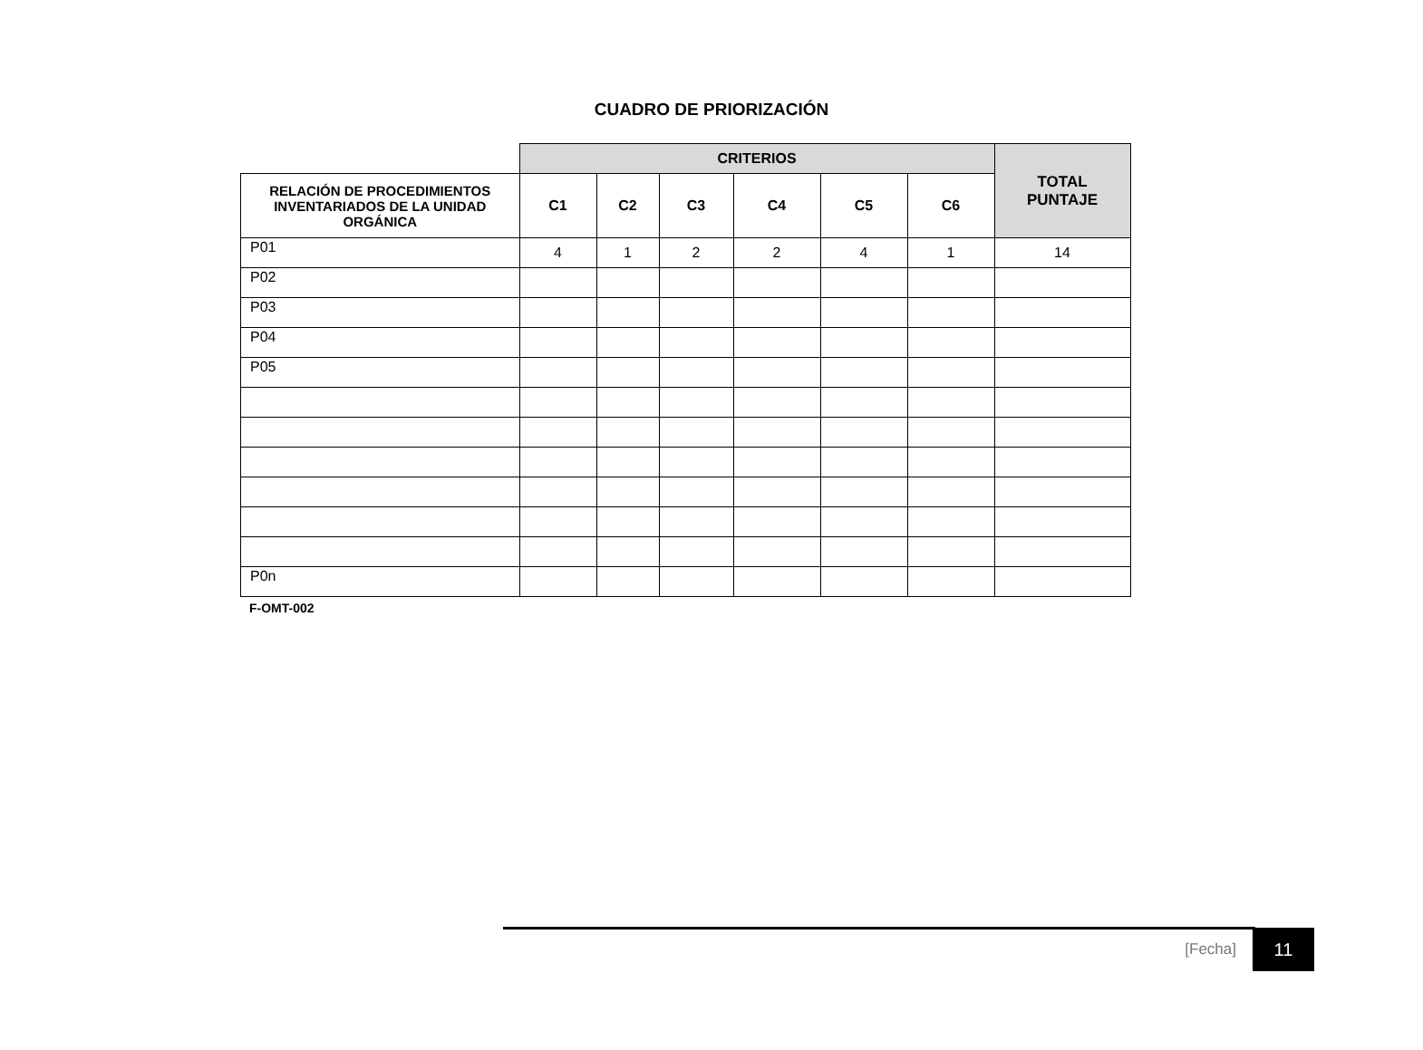CUADRO DE PRIORIZACIÓN
| | CRITERIOS | | | | | | TOTAL PUNTAJE |
| --- | --- | --- | --- | --- | --- | --- | --- |
| RELACIÓN DE PROCEDIMIENTOS INVENTARIADOS DE LA UNIDAD ORGÁNICA | C1 | C2 | C3 | C4 | C5 | C6 | |
| P01 | 4 | 1 | 2 | 2 | 4 | 1 | 14 |
| P02 | | | | | | | |
| P03 | | | | | | | |
| P04 | | | | | | | |
| P05 | | | | | | | |
| P0n | | | | | | | |
F-OMT-002
[Fecha] 11